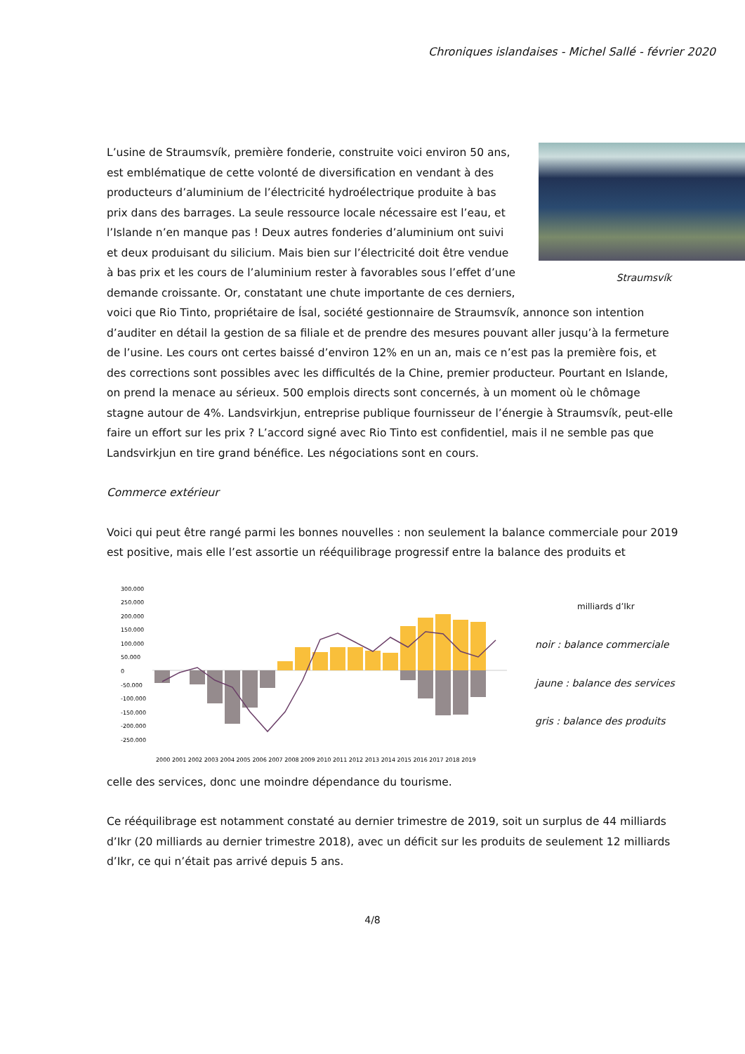Chroniques islandaises - Michel Sallé - février 2020
Straumsvík
L’usine de Straumsvík, première fonderie, construite voici environ 50 ans, est emblématique de cette volonté de diversification en vendant à des producteurs d’aluminium de l’électricité hydroélectrique produite à bas prix dans des barrages. La seule ressource locale nécessaire est l’eau, et l’Islande n’en manque pas ! Deux autres fonderies d’aluminium ont suivi et deux produisant du silicium. Mais bien sur l’électricité doit être vendue à bas prix et les cours de l’aluminium rester à favorables sous l’effet d’une demande croissante. Or, constatant une chute importante de ces derniers, voici que Rio Tinto, propriétaire de Ísal, société gestionnaire de Straumsvík, annonce son intention d’auditer en détail la gestion de sa filiale et de prendre des mesures pouvant aller jusqu’à la fermeture de l’usine. Les cours ont certes baissé d’environ 12% en un an, mais ce n’est pas la première fois, et des corrections sont possibles avec les difficultés de la Chine, premier producteur. Pourtant en Islande, on prend la menace au sérieux. 500 emplois directs sont concernés, à un moment où le chômage stagne autour de 4%. Landsvirkjun, entreprise publique fournisseur de l’énergie à Straumsvík, peut-elle faire un effort sur les prix ? L’accord signé avec Rio Tinto est confidentiel, mais il ne semble pas que Landsvirkjun en tire grand bénéfice. Les négociations sont en cours.
Commerce extérieur
Voici qui peut être rangé parmi les bonnes nouvelles : non seulement la balance commerciale pour 2019 est positive, mais elle l’est assortie un rééquilibrage progressif entre la balance des produits et
300.000
250.000
200.000
150.000
100.000
50.000
0
-50.000
-100.000
-150.000
-200.000
-250.000
2000 2001 2002 2003 2004 2005 2006 2007 2008 2009 2010 2011 2012 2013 2014 2015 2016 2017 2018 2019
milliards d’Ikr
noir : balance commerciale
jaune : balance des services
gris : balance des produits
celle des services, donc une moindre dépendance du tourisme.
Ce rééquilibrage est notamment constaté au dernier trimestre de 2019, soit un surplus de 44 milliards d’Ikr (20 milliards au dernier trimestre 2018), avec un déficit sur les produits de seulement 12 milliards d’Ikr, ce qui n’était pas arrivé depuis 5 ans.
4/8